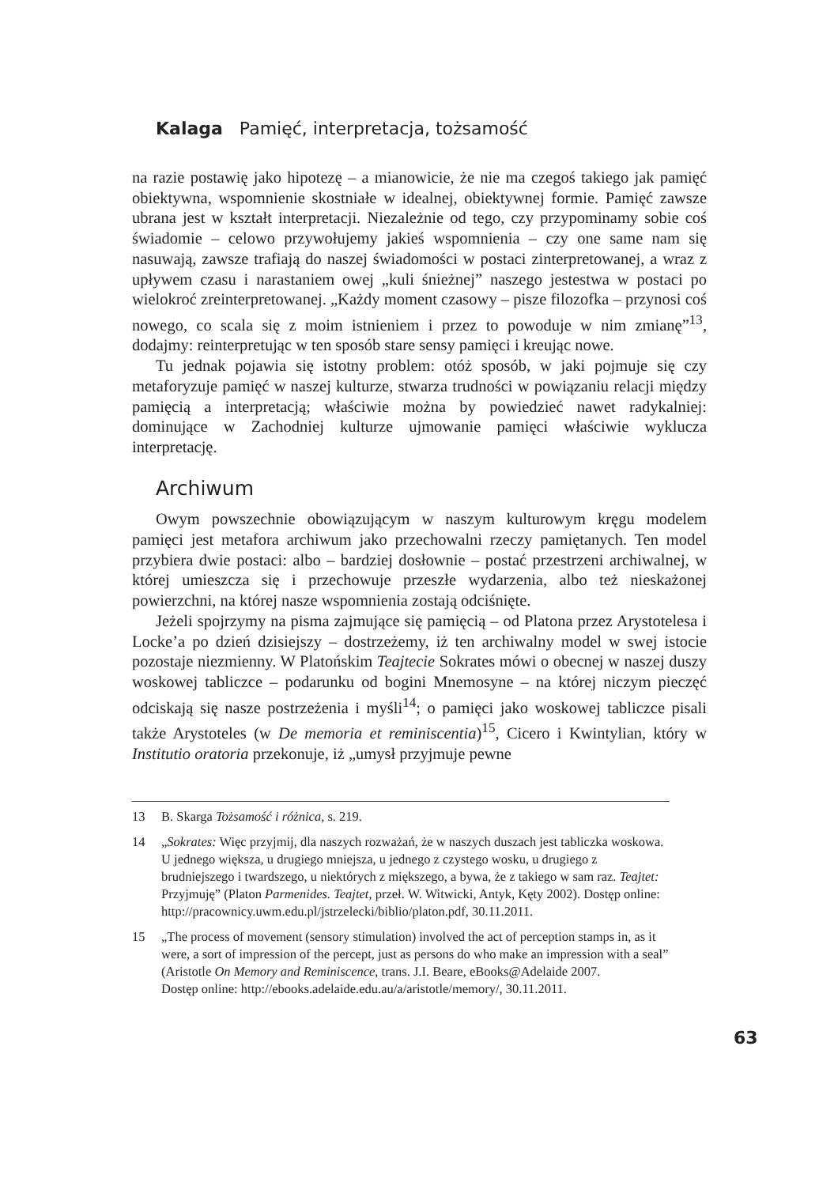Kalaga Pamięć, interpretacja, tożsamość
na razie postawię jako hipotezę – a mianowicie, że nie ma czegoś takiego jak pamięć obiektywna, wspomnienie skostniałe w idealnej, obiektywnej formie. Pamięć zawsze ubrana jest w kształt interpretacji. Niezależnie od tego, czy przypominamy sobie coś świadomie – celowo przywołujemy jakieś wspomnienia – czy one same nam się nasuwają, zawsze trafiają do naszej świadomości w postaci zinterpretowanej, a wraz z upływem czasu i narastaniem owej „kuli śnieżnej” naszego jestestwa w postaci po wielokroć zreinterpretowanej. „Każdy moment czasowy – pisze filozofka – przynosi coś nowego, co scala się z moim istnieniem i przez to powoduje w nim zmianę”<sup>13</sup>, dodajmy: reinterpretując w ten sposób stare sensy pamięci i kreując nowe.
Tu jednak pojawia się istotny problem: otóż sposób, w jaki pojmuje się czy metaforyzuje pamięć w naszej kulturze, stwarza trudności w powiązaniu relacji między pamięcią a interpretacją; właściwie można by powiedzieć nawet radykalniej: dominujące w Zachodniej kulturze ujmowanie pamięci właściwie wyklucza interpretację.
Archiwum
Owym powszechnie obowiązującym w naszym kulturowym kręgu modelem pamięci jest metafora archiwum jako przechowalni rzeczy pamiętanych. Ten model przybiera dwie postaci: albo – bardziej dosłownie – postać przestrzeni archiwalnej, w której umieszcza się i przechowuje przeszłe wydarzenia, albo też nieskażonej powierzchni, na której nasze wspomnienia zostają odciśnięte.
Jeżeli spojrzymy na pisma zajmujące się pamięcią – od Platona przez Arystotelesa i Locke’a po dzień dzisiejszy – dostrzeżemy, iż ten archiwalny model w swej istocie pozostaje niezmienny. W Platońskim Teajtecie Sokrates mówi o obecnej w naszej duszy woskowej tabliczce – podarunku od bogini Mnemosyne – na której niczym pieczęć odciskają się nasze postrzeżenia i myśli<sup>14</sup>; o pamięci jako woskowej tabliczce pisali także Arystoteles (w De memoria et reminiscentia)<sup>15</sup>, Cicero i Kwintylian, który w Institutio oratoria przekonuje, iż „umysł przyjmuje pewne
13 B. Skarga Tożsamość i różnica, s. 219.
14 „Sokrates: Więc przyjmij, dla naszych rozważań, że w naszych duszach jest tabliczka woskowa. U jednego większa, u drugiego mniejsza, u jednego z czystego wosku, u drugiego z brudniejszego i twardszego, u niektórych z miększego, a bywa, że z takiego w sam raz. Teajtet: Przyjmuję” (Platon Parmenides. Teajtet, przeł. W. Witwicki, Antyk, Kęty 2002). Dostęp online: http://pracownicy.uwm.edu.pl/jstrzelecki/biblio/platon.pdf, 30.11.2011.
15 „The process of movement (sensory stimulation) involved the act of perception stamps in, as it were, a sort of impression of the percept, just as persons do who make an impression with a seal” (Aristotle On Memory and Reminiscence, trans. J.I. Beare, eBooks@Adelaide 2007.
Dostęp online: http://ebooks.adelaide.edu.au/a/aristotle/memory/, 30.11.2011.
63